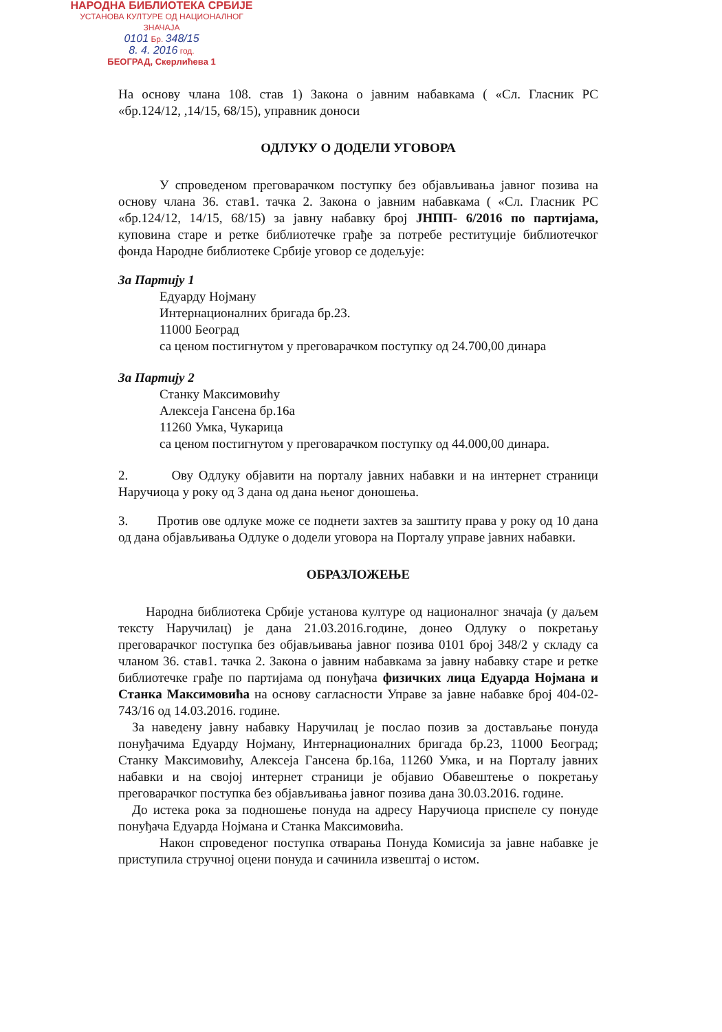НАРОДНА БИБЛИОТЕКА СРБИЈЕ
УСТАНОВА КУЛТУРЕ ОД НАЦИОНАЛНОГ ЗНАЧАЈА
0101 Бр. 348/15
8. 4. 2016 год.
БЕОГРАД, Скерлићева 1
На основу члана 108. став 1) Закона о јавним набавкама ( «Сл. Гласник РС «бр.124/12, ,14/15, 68/15), управник доноси
ОДЛУКУ О ДОДЕЛИ УГОВОРА
У спроведеном преговарачком поступку без објављивања јавног позива на основу члана 36. став1. тачка 2. Закона о јавним набавкама ( «Сл. Гласник РС «бр.124/12, 14/15, 68/15) за јавну набавку број ЈНПП- 6/2016 по партијама, куповина старе и ретке библиотечке грађе за потребе реституције библиотечког фонда Народне библиотеке Србије уговор се додељује:
За Партију 1
Едуарду Нојману
Интернационалних бригада бр.23.
11000 Београд
са ценом постигнутом у преговарачком поступку од 24.700,00 динара
За Партију 2
Станку Максимовићу
Алексеја Гансена бр.16а
11260 Умка, Чукарица
са ценом постигнутом у преговарачком поступку од 44.000,00 динара.
2. Ову Одлуку објавити на порталу јавних набавки и на интернет страници Наручиоца у року од 3 дана од дана њеног доношења.
3. Против ове одлуке може се поднети захтев за заштиту права у року од 10 дана од дана објављивања Одлуке о додели уговора на Порталу управе јавних набавки.
ОБРАЗЛОЖЕЊЕ
Народна библиотека Србије установа културе од националног значаја (у даљем тексту Наручилац) је дана 21.03.2016.године, донео Одлуку о покретању преговарачког поступка без објављивања јавног позива 0101 број 348/2 у складу са чланом 36. став1. тачка 2. Закона о јавним набавкама за јавну набавку старе и ретке библиотечке грађе по партијама од понуђача физичких лица Едуарда Нојмана и Станка Максимовића на основу сагласности Управе за јавне набавке број 404-02-743/16 од 14.03.2016. године.
За наведену јавну набавку Наручилац је послао позив за достављање понуда понуђачима Едуарду Нојману, Интернационалних бригада бр.23, 11000 Београд; Станку Максимовићу, Алексеја Гансена бр.16а, 11260 Умка, и на Порталу јавних набавки и на својој интернет страници је објавио Обавештење о покретању преговарачког поступка без објављивања јавног позива дана 30.03.2016. године.
До истека рока за подношење понуда на адресу Наручиоца приспеле су понуде понуђача Едуарда Нојмана и Станка Максимовића.
Након спроведеног поступка отварања Понуда Комисија за јавне набавке је приступила стручној оцени понуда и сачинила извештај о истом.